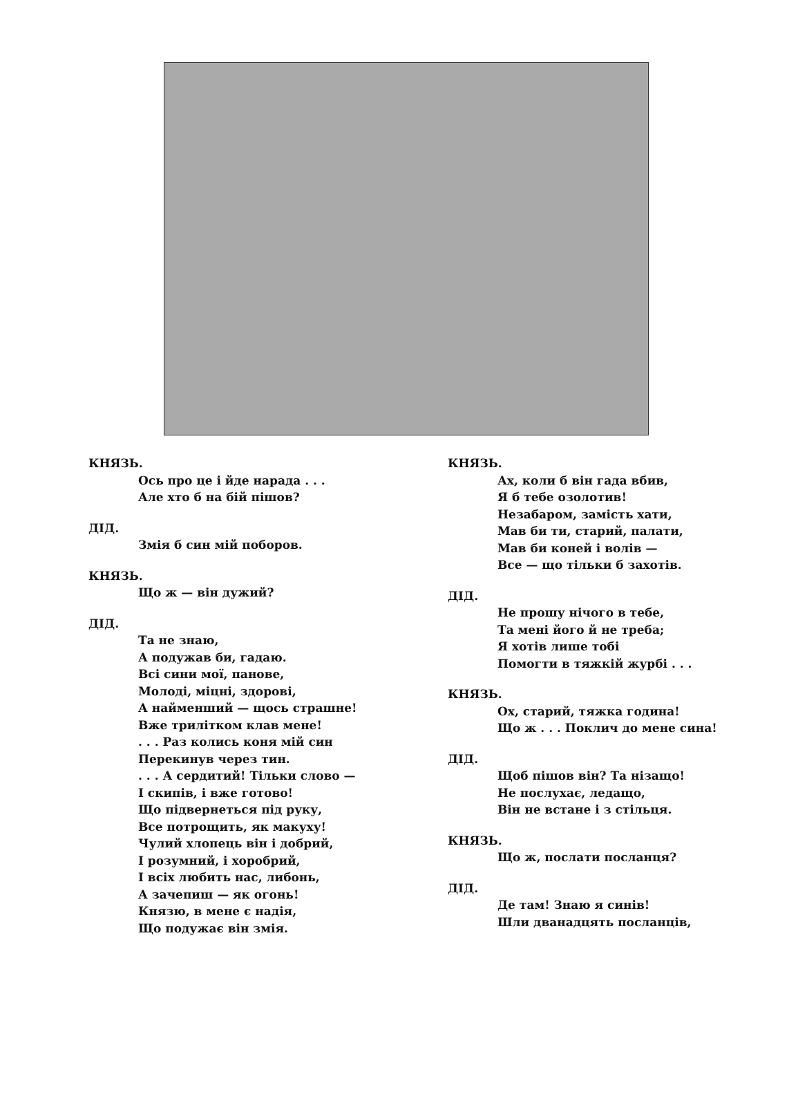КНЯЗЬ.
Ось про це і йде нарада . . .
Але хто б на бій пішов?
ДІД.
Змія б син мій поборов.
КНЯЗЬ.
Що ж — він дужий?
ДІД.
Та не знаю,
А подужав би, гадаю.
Всі сини мої, панове,
Молоді, міцні, здорові,
А найменший — щось страшне!
Вже трилітком клав мене!
. . . Раз колись коня мій син
Перекинув через тин.
. . . А сердитий! Тільки слово —
І скипів, і вже готово!
Що підвернеться під руку,
Все потрощить, як макуху!
Чулий хлопець він і добрий,
І розумний, і хоробрий,
І всіх любить нас, либонь,
А зачепиш — як огонь!
Князю, в мене є надія,
Що подужає він змія.
КНЯЗЬ.
Ах, коли б він гада вбив,
Я б тебе озолотив!
Незабаром, замість хати,
Мав би ти, старий, палати,
Мав би коней і волів —
Все — що тільки б захотів.
ДІД.
Не прошу нічого в тебе,
Та мені його й не треба;
Я хотів лише тобі
Помогти в тяжкій журбі . . .
КНЯЗЬ.
Ох, старий, тяжка година!
Що ж . . . Поклич до мене сина!
ДІД.
Щоб пішов він? Та нізащо!
Не послухає, ледащо,
Він не встане і з стільця.
КНЯЗЬ.
Що ж, послати посланця?
ДІД.
Де там! Знаю я синів!
Шли дванадцять посланців,